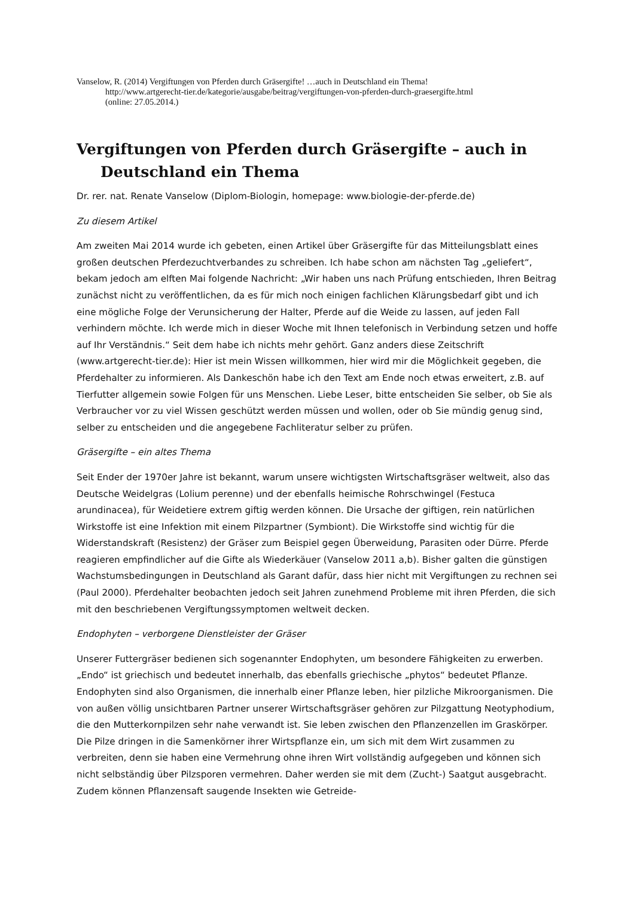Vanselow, R. (2014) Vergiftungen von Pferden durch Gräsergifte! …auch in Deutschland ein Thema!
http://www.artgerecht-tier.de/kategorie/ausgabe/beitrag/vergiftungen-von-pferden-durch-graesergifte.html
(online: 27.05.2014.)
Vergiftungen von Pferden durch Gräsergifte – auch in Deutschland ein Thema
Dr. rer. nat. Renate Vanselow (Diplom-Biologin, homepage: www.biologie-der-pferde.de)
Zu diesem Artikel
Am zweiten Mai 2014 wurde ich gebeten, einen Artikel über Gräsergifte für das Mitteilungsblatt eines großen deutschen Pferdezuchtverbandes zu schreiben. Ich habe schon am nächsten Tag „geliefert“, bekam jedoch am elften Mai folgende Nachricht: „Wir haben uns nach Prüfung entschieden, Ihren Beitrag zunächst nicht zu veröffentlichen, da es für mich noch einigen fachlichen Klärungsbedarf gibt und ich eine mögliche Folge der Verunsicherung der Halter, Pferde auf die Weide zu lassen, auf jeden Fall verhindern möchte. Ich werde mich in dieser Woche mit Ihnen telefonisch in Verbindung setzen und hoffe auf Ihr Verständnis.“ Seit dem habe ich nichts mehr gehört. Ganz anders diese Zeitschrift (www.artgerecht-tier.de): Hier ist mein Wissen willkommen, hier wird mir die Möglichkeit gegeben, die Pferdehalter zu informieren. Als Dankeschön habe ich den Text am Ende noch etwas erweitert, z.B. auf Tierfutter allgemein sowie Folgen für uns Menschen. Liebe Leser, bitte entscheiden Sie selber, ob Sie als Verbraucher vor zu viel Wissen geschützt werden müssen und wollen, oder ob Sie mündig genug sind, selber zu entscheiden und die angegebene Fachliteratur selber zu prüfen.
Gräsergifte – ein altes Thema
Seit Ender der 1970er Jahre ist bekannt, warum unsere wichtigsten Wirtschaftsgräser weltweit, also das Deutsche Weidelgras (Lolium perenne) und der ebenfalls heimische Rohrschwingel (Festuca arundinacea), für Weidetiere extrem giftig werden können. Die Ursache der giftigen, rein natürlichen Wirkstoffe ist eine Infektion mit einem Pilzpartner (Symbiont). Die Wirkstoffe sind wichtig für die Widerstandskraft (Resistenz) der Gräser zum Beispiel gegen Überweidung, Parasiten oder Dürre. Pferde reagieren empfindlicher auf die Gifte als Wiederkäuer (Vanselow 2011 a,b). Bisher galten die günstigen Wachstumsbedingungen in Deutschland als Garant dafür, dass hier nicht mit Vergiftungen zu rechnen sei (Paul 2000). Pferdehalter beobachten jedoch seit Jahren zunehmend Probleme mit ihren Pferden, die sich mit den beschriebenen Vergiftungssymptomen weltweit decken.
Endophyten – verborgene Dienstleister der Gräser
Unserer Futtergräser bedienen sich sogenannter Endophyten, um besondere Fähigkeiten zu erwerben. „Endo“ ist griechisch und bedeutet innerhalb, das ebenfalls griechische „phytos“ bedeutet Pflanze. Endophyten sind also Organismen, die innerhalb einer Pflanze leben, hier pilzliche Mikroorganismen. Die von außen völlig unsichtbaren Partner unserer Wirtschaftsgräser gehören zur Pilzgattung Neotyphodium, die den Mutterkornpilzen sehr nahe verwandt ist. Sie leben zwischen den Pflanzenzellen im Graskörper. Die Pilze dringen in die Samenkörner ihrer Wirtspflanze ein, um sich mit dem Wirt zusammen zu verbreiten, denn sie haben eine Vermehrung ohne ihren Wirt vollständig aufgegeben und können sich nicht selbständig über Pilzsporen vermehren. Daher werden sie mit dem (Zucht-) Saatgut ausgebracht. Zudem können Pflanzensaft saugende Insekten wie Getreide-